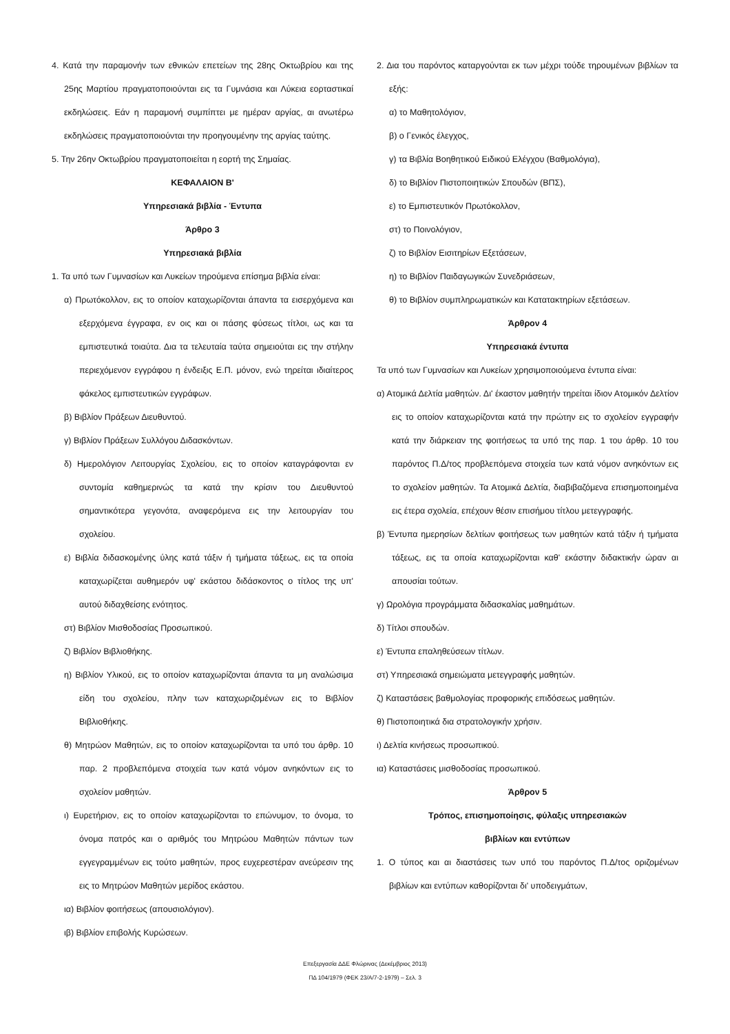4. Κατά την παραμονήν των εθνικών επετείων της 28ης Οκτωβρίου και της 25ης Μαρτίου πραγματοποιούνται εις τα Γυμνάσια και Λύκεια εορταστικαί εκδηλώσεις. Εάν η παραμονή συμπίπτει με ημέραν αργίας, αι ανωτέρω εκδηλώσεις πραγματοποιούνται την προηγουμένην της αργίας ταύτης.
5. Την 26ην Οκτωβρίου πραγματοποιείται η εορτή της Σημαίας.
ΚΕΦΑΛΑΙΟΝ Β'
Υπηρεσιακά βιβλία - Έντυπα
Άρθρο 3
Υπηρεσιακά βιβλία
1. Τα υπό των Γυμνασίων και Λυκείων τηρούμενα επίσημα βιβλία είναι:
α) Πρωτόκολλον, εις το οποίον καταχωρίζονται άπαντα τα εισερχόμενα και εξερχόμενα έγγραφα, εν οις και οι πάσης φύσεως τίτλοι, ως και τα εμπιστευτικά τοιαύτα. Δια τα τελευταία ταύτα σημειούται εις την στήλην περιεχόμενον εγγράφου η ένδειξις Ε.Π. μόνον, ενώ τηρείται ιδιαίτερος φάκελος εμπιστευτικών εγγράφων.
β) Βιβλίον Πράξεων Διευθυντού.
γ) Βιβλίον Πράξεων Συλλόγου Διδασκόντων.
δ) Ημερολόγιον Λειτουργίας Σχολείου, εις το οποίον καταγράφονται εν συντομία καθημερινώς τα κατά την κρίσιν του Διευθυντού σημαντικότερα γεγονότα, αναφερόμενα εις την λειτουργίαν του σχολείου.
ε) Βιβλία διδασκομένης ύλης κατά τάξιν ή τμήματα τάξεως, εις τα οποία καταχωρίζεται αυθημερόν υφ' εκάστου διδάσκοντος ο τίτλος της υπ' αυτού διδαχθείσης ενότητος.
στ) Βιβλίον Μισθοδοσίας Προσωπικού.
ζ) Βιβλίον Βιβλιοθήκης.
η) Βιβλίον Υλικού, εις το οποίον καταχωρίζονται άπαντα τα μη αναλώσιμα είδη του σχολείου, πλην των καταχωριζομένων εις το Βιβλίον Βιβλιοθήκης.
θ) Μητρώον Μαθητών, εις το οποίον καταχωρίζονται τα υπό του άρθρ. 10 παρ. 2 προβλεπόμενα στοιχεία των κατά νόμον ανηκόντων εις το σχολείον μαθητών.
ι) Ευρετήριον, εις το οποίον καταχωρίζονται το επώνυμον, το όνομα, το όνομα πατρός και ο αριθμός του Μητρώου Μαθητών πάντων των εγγεγραμμένων εις τούτο μαθητών, προς ευχερεστέραν ανεύρεσιν της εις το Μητρώον Μαθητών μερίδος εκάστου.
ια) Βιβλίον φοιτήσεως (απουσιολόγιον).
ιβ) Βιβλίον επιβολής Κυρώσεων.
2. Δια του παρόντος καταργούνται εκ των μέχρι τούδε τηρουμένων βιβλίων τα εξής:
α) το Μαθητολόγιον,
β) ο Γενικός έλεγχος,
γ) τα Βιβλία Βοηθητικού Ειδικού Ελέγχου (Βαθμολόγια),
δ) το Βιβλίον Πιστοποιητικών Σπουδών (ΒΠΣ),
ε) το Εμπιστευτικόν Πρωτόκολλον,
στ) το Ποινολόγιον,
ζ) το Βιβλίον Εισιτηρίων Εξετάσεων,
η) το Βιβλίον Παιδαγωγικών Συνεδριάσεων,
θ) το Βιβλίον συμπληρωματικών και Κατατακτηρίων εξετάσεων.
Άρθρον 4
Υπηρεσιακά έντυπα
Τα υπό των Γυμνασίων και Λυκείων χρησιμοποιούμενα έντυπα είναι:
α) Ατομικά Δελτία μαθητών. Δι' έκαστον μαθητήν τηρείται ίδιον Ατομικόν Δελτίον εις το οποίον καταχωρίζονται κατά την πρώτην εις το σχολείον εγγραφήν κατά την διάρκειαν της φοιτήσεως τα υπό της παρ. 1 του άρθρ. 10 του παρόντος Π.Δ/τος προβλεπόμενα στοιχεία των κατά νόμον ανηκόντων εις το σχολείον μαθητών. Τα Ατομικά Δελτία, διαβιβαζόμενα επισημοποιημένα εις έτερα σχολεία, επέχουν θέσιν επισήμου τίτλου μετεγγραφής.
β) Έντυπα ημερησίων δελτίων φοιτήσεως των μαθητών κατά τάξιν ή τμήματα τάξεως, εις τα οποία καταχωρίζονται καθ' εκάστην διδακτικήν ώραν αι απουσίαι τούτων.
γ) Ωρολόγια προγράμματα διδασκαλίας μαθημάτων.
δ) Τίτλοι σπουδών.
ε) Έντυπα επαληθεύσεων τίτλων.
στ) Υπηρεσιακά σημειώματα μετεγγραφής μαθητών.
ζ) Καταστάσεις βαθμολογίας προφορικής επιδόσεως μαθητών.
θ) Πιστοποιητικά δια στρατολογικήν χρήσιν.
ι) Δελτία κινήσεως προσωπικού.
ια) Καταστάσεις μισθοδοσίας προσωπικού.
Άρθρον 5
Τρόπος, επισημοποίησις, φύλαξις υπηρεσιακών
βιβλίων και εντύπων
1. Ο τύπος και αι διαστάσεις των υπό του παρόντος Π.Δ/τος οριζομένων βιβλίων και εντύπων καθορίζονται δι' υποδειγμάτων,
Επεξεργασία ΔΔΕ Φλώρινας (Δεκέμβριος 2013)
ΠΔ 104/1979 (ΦΕΚ 23/Α/7-2-1979) – Σελ. 3